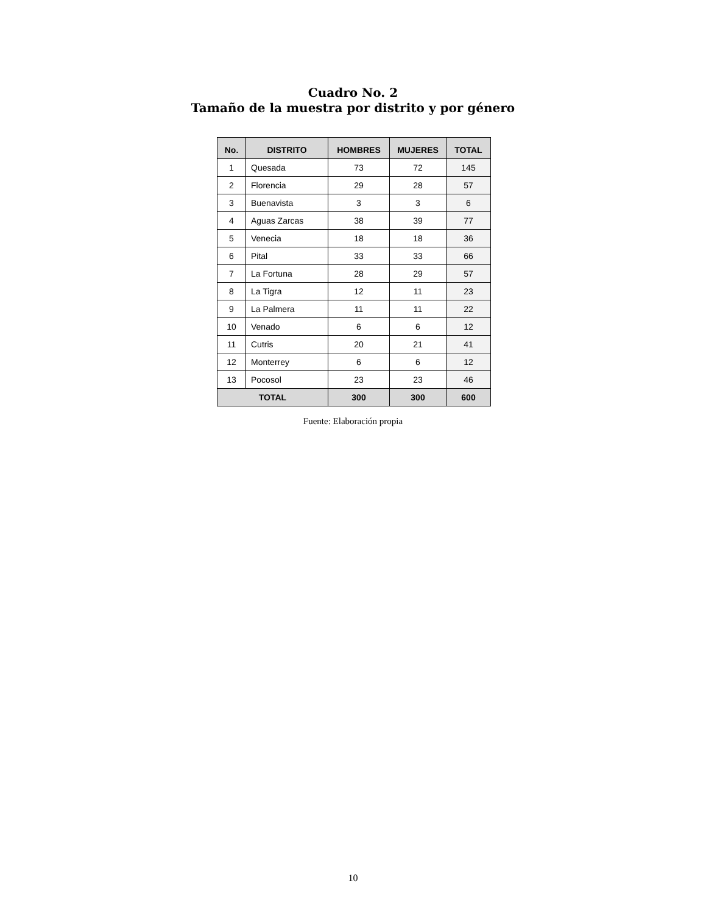Cuadro No. 2
Tamaño de la muestra por distrito y por género
| No. | DISTRITO | HOMBRES | MUJERES | TOTAL |
| --- | --- | --- | --- | --- |
| 1 | Quesada | 73 | 72 | 145 |
| 2 | Florencia | 29 | 28 | 57 |
| 3 | Buenavista | 3 | 3 | 6 |
| 4 | Aguas Zarcas | 38 | 39 | 77 |
| 5 | Venecia | 18 | 18 | 36 |
| 6 | Pital | 33 | 33 | 66 |
| 7 | La Fortuna | 28 | 29 | 57 |
| 8 | La Tigra | 12 | 11 | 23 |
| 9 | La Palmera | 11 | 11 | 22 |
| 10 | Venado | 6 | 6 | 12 |
| 11 | Cutris | 20 | 21 | 41 |
| 12 | Monterrey | 6 | 6 | 12 |
| 13 | Pocosol | 23 | 23 | 46 |
| TOTAL | | 300 | 300 | 600 |
Fuente: Elaboración propia
10